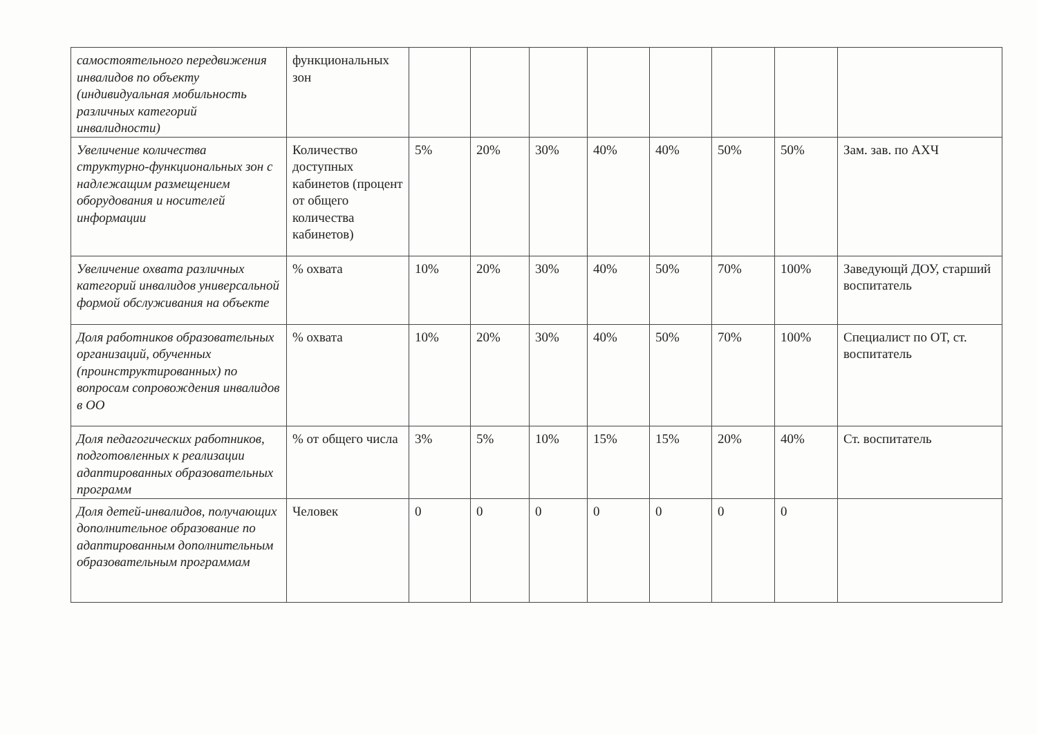| самостоятельного передвижения инвалидов по объекту (индивидуальная мобильность различных категорий инвалидности) | функциональных зон | | | | | | | | |
| Увеличение количества структурно-функциональных зон с надлежащим размещением оборудования и носителей информации | Количество доступных кабинетов (процент от общего количества кабинетов) | 5% | 20% | 30% | 40% | 40% | 50% | 50% | Зам. зав. по АХЧ |
| Увеличение охвата различных категорий инвалидов универсальной формой обслуживания на объекте | % охвата | 10% | 20% | 30% | 40% | 50% | 70% | 100% | Заведующй ДОУ, старший воспитатель |
| Доля работников образовательных организаций, обученных (проинструктированных) по вопросам сопровождения инвалидов в ОО | % охвата | 10% | 20% | 30% | 40% | 50% | 70% | 100% | Специалист по ОТ, ст. воспитатель |
| Доля педагогических работников, подготовленных к реализации адаптированных образовательных программ | % от общего числа | 3% | 5% | 10% | 15% | 15% | 20% | 40% | Ст. воспитатель |
| Доля детей-инвалидов, получающих дополнительное образование по адаптированным дополнительным образовательным программам | Человек | 0 | 0 | 0 | 0 | 0 | 0 | 0 | |